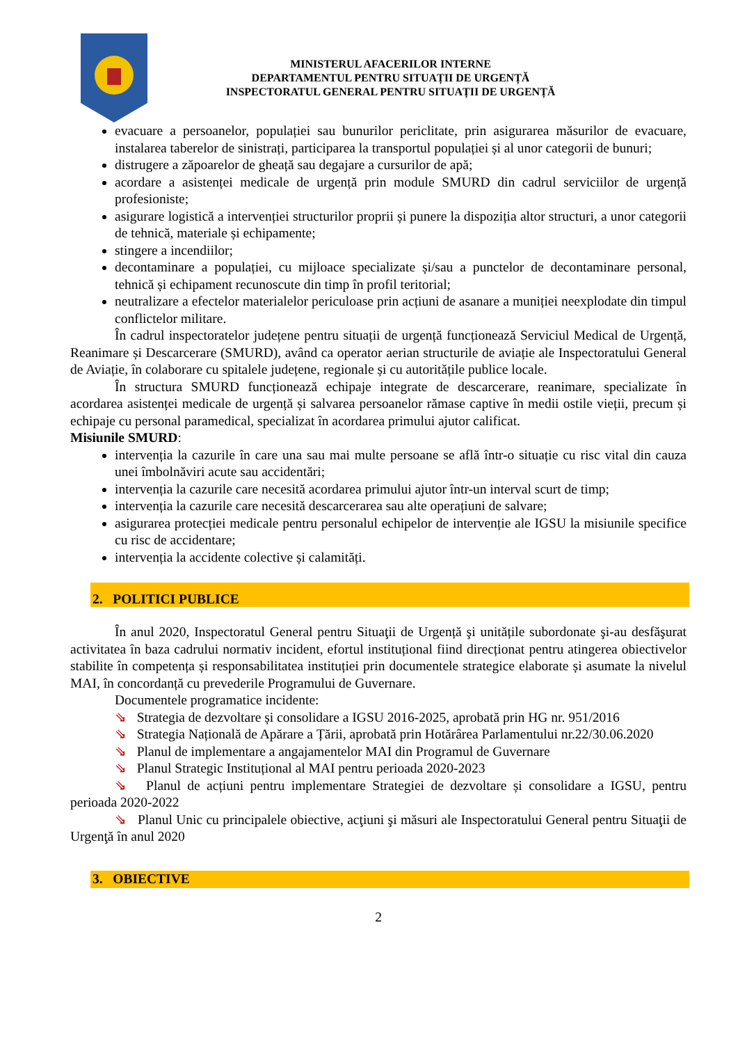MINISTERUL AFACERILOR INTERNE
DEPARTAMENTUL PENTRU SITUAȚII DE URGENȚĂ
INSPECTORATUL GENERAL PENTRU SITUAȚII DE URGENȚĂ
evacuare a persoanelor, populației sau bunurilor periclitate, prin asigurarea măsurilor de evacuare, instalarea taberelor de sinistrați, participarea la transportul populației și al unor categorii de bunuri;
distrugere a zăpoarelor de gheață sau degajare a cursurilor de apă;
acordare a asistenței medicale de urgență prin module SMURD din cadrul serviciilor de urgență profesioniste;
asigurare logistică a intervenției structurilor proprii și punere la dispoziția altor structuri, a unor categorii de tehnică, materiale și echipamente;
stingere a incendiilor;
decontaminare a populației, cu mijloace specializate și/sau a punctelor de decontaminare personal, tehnică și echipament recunoscute din timp în profil teritorial;
neutralizare a efectelor materialelor periculoase prin acțiuni de asanare a muniției neexplodate din timpul conflictelor militare.
În cadrul inspectoratelor județene pentru situații de urgență funcționează Serviciul Medical de Urgență, Reanimare și Descarcerare (SMURD), având ca operator aerian structurile de aviație ale Inspectoratului General de Aviație, în colaborare cu spitalele județene, regionale și cu autoritățile publice locale.
În structura SMURD funcționează echipaje integrate de descarcerare, reanimare, specializate în acordarea asistenței medicale de urgență și salvarea persoanelor rămase captive în medii ostile vieții, precum și echipaje cu personal paramedical, specializat în acordarea primului ajutor calificat.
Misiunile SMURD:
intervenția la cazurile în care una sau mai multe persoane se află într-o situație cu risc vital din cauza unei îmbolnăviri acute sau accidentări;
intervenția la cazurile care necesită acordarea primului ajutor într-un interval scurt de timp;
intervenția la cazurile care necesită descarcerarea sau alte operațiuni de salvare;
asigurarea protecției medicale pentru personalul echipelor de intervenție ale IGSU la misiunile specifice cu risc de accidentare;
intervenția la accidente colective și calamități.
2. POLITICI PUBLICE
În anul 2020, Inspectoratul General pentru Situaţii de Urgență şi unitățile subordonate şi-au desfăşurat activitatea în baza cadrului normativ incident, efortul instituțional fiind direcționat pentru atingerea obiectivelor stabilite în competența și responsabilitatea instituției prin documentele strategice elaborate și asumate la nivelul MAI, în concordanță cu prevederile Programului de Guvernare.
Documentele programatice incidente:
⇘ Strategia de dezvoltare și consolidare a IGSU 2016-2025, aprobată prin HG nr. 951/2016
⇘ Strategia Națională de Apărare a Țării, aprobată prin Hotărârea Parlamentului nr.22/30.06.2020
⇘ Planul de implementare a angajamentelor MAI din Programul de Guvernare
⇘ Planul Strategic Instituțional al MAI pentru perioada 2020-2023
⇘ Planul de acțiuni pentru implementare Strategiei de dezvoltare și consolidare a IGSU, pentru perioada 2020-2022
⇘ Planul Unic cu principalele obiective, acţiuni şi măsuri ale Inspectoratului General pentru Situaţii de Urgenţă în anul 2020
3. OBIECTIVE
2